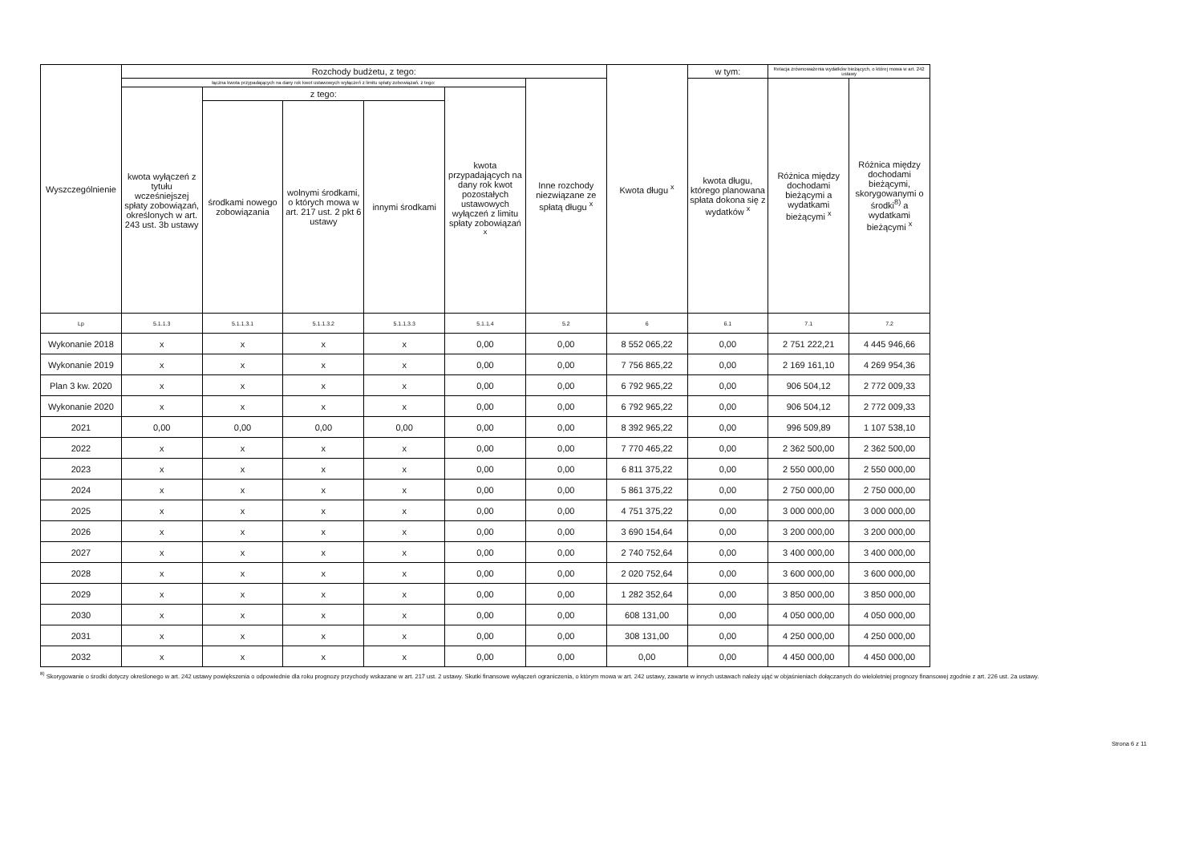| Wyszczególnienie | Rozchody budżetu, z tego: | | | | | | Kwota długu <sup>x</sup> | w tym: | Relacja zrównoważenia wydatków bieżących, o której mowa w art. 242 ustawy | |
| --- | --- | --- | --- | --- | --- | --- | --- | --- | --- | --- |
| | łączna kwota przypadających na dany rok kwot ustawowych wyłączeń z limitu spłaty zobowiązań, z tego: | | | | | Inne rozchody niezwiązane ze spłatą długu <sup>x</sup> | | kwota długu, którego planowana spłata dokona się z wydatków <sup>x</sup> | Różnica między dochodami bieżącymi a wydatkami bieżącymi <sup>x</sup> | Różnica między dochodami bieżącymi, skorygowanymi o środki<sup>8)</sup> a wydatkami bieżącymi <sup>x</sup> |
| | kwota wyłączeń z tytułu wcześniejszej spłaty zobowiązań, określonych w art. 243 ust. 3b ustawy | z tego: | | | kwota przypadających na dany rok kwot pozostałych ustawowych wyłączeń z limitu spłaty zobowiązań <sup>x</sup> | | | | | |
| | | środkami nowego zobowiązania | wolnymi środkami, o których mowa w art. 217 ust. 2 pkt 6 ustawy | innymi środkami | | | | | | |
| Lp | 5.1.1.3 | 5.1.1.3.1 | 5.1.1.3.2 | 5.1.1.3.3 | 5.1.1.4 | 5.2 | 6 | 6.1 | 7.1 | 7.2 |
| Wykonanie 2018 | x | x | x | x | 0,00 | 0,00 | 8 552 065,22 | 0,00 | 2 751 222,21 | 4 445 946,66 |
| Wykonanie 2019 | x | x | x | x | 0,00 | 0,00 | 7 756 865,22 | 0,00 | 2 169 161,10 | 4 269 954,36 |
| Plan 3 kw. 2020 | x | x | x | x | 0,00 | 0,00 | 6 792 965,22 | 0,00 | 906 504,12 | 2 772 009,33 |
| Wykonanie 2020 | x | x | x | x | 0,00 | 0,00 | 6 792 965,22 | 0,00 | 906 504,12 | 2 772 009,33 |
| 2021 | 0,00 | 0,00 | 0,00 | 0,00 | 0,00 | 0,00 | 8 392 965,22 | 0,00 | 996 509,89 | 1 107 538,10 |
| 2022 | x | x | x | x | 0,00 | 0,00 | 7 770 465,22 | 0,00 | 2 362 500,00 | 2 362 500,00 |
| 2023 | x | x | x | x | 0,00 | 0,00 | 6 811 375,22 | 0,00 | 2 550 000,00 | 2 550 000,00 |
| 2024 | x | x | x | x | 0,00 | 0,00 | 5 861 375,22 | 0,00 | 2 750 000,00 | 2 750 000,00 |
| 2025 | x | x | x | x | 0,00 | 0,00 | 4 751 375,22 | 0,00 | 3 000 000,00 | 3 000 000,00 |
| 2026 | x | x | x | x | 0,00 | 0,00 | 3 690 154,64 | 0,00 | 3 200 000,00 | 3 200 000,00 |
| 2027 | x | x | x | x | 0,00 | 0,00 | 2 740 752,64 | 0,00 | 3 400 000,00 | 3 400 000,00 |
| 2028 | x | x | x | x | 0,00 | 0,00 | 2 020 752,64 | 0,00 | 3 600 000,00 | 3 600 000,00 |
| 2029 | x | x | x | x | 0,00 | 0,00 | 1 282 352,64 | 0,00 | 3 850 000,00 | 3 850 000,00 |
| 2030 | x | x | x | x | 0,00 | 0,00 | 608 131,00 | 0,00 | 4 050 000,00 | 4 050 000,00 |
| 2031 | x | x | x | x | 0,00 | 0,00 | 308 131,00 | 0,00 | 4 250 000,00 | 4 250 000,00 |
| 2032 | x | x | x | x | 0,00 | 0,00 | 0,00 | 0,00 | 4 450 000,00 | 4 450 000,00 |
<sup>8)</sup> Skorygowanie o środki dotyczy określonego w art. 242 ustawy powiększenia o odpowiednie dla roku prognozy przychody wskazane w art. 217 ust. 2 ustawy. Skutki finansowe wyłączeń ograniczenia, o którym mowa w art. 242 ustawy, zawarte w innych ustawach należy ująć w objaśnieniach dołączanych do wieloletniej prognozy finansowej zgodnie z art. 226 ust. 2a ustawy.
Strona 6 z 11